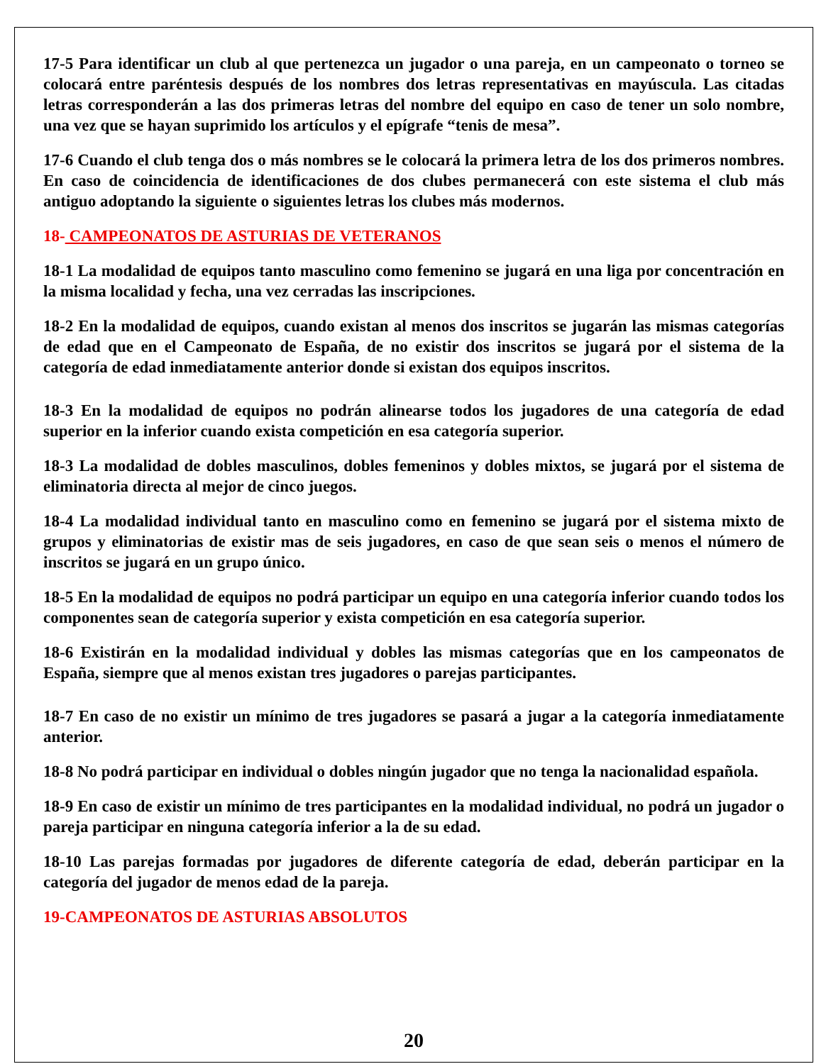17-5 Para identificar un club al que pertenezca un jugador o una pareja, en un campeonato o torneo se colocará entre paréntesis después de los nombres dos letras representativas en mayúscula. Las citadas letras corresponderán a las dos primeras letras del nombre del equipo en caso de tener un solo nombre, una vez que se hayan suprimido los artículos y el epígrafe “tenis de mesa”.
17-6 Cuando el club tenga dos o más nombres se le colocará la primera letra de los dos primeros nombres. En caso de coincidencia de identificaciones de dos clubes permanecerá con este sistema el club más antiguo adoptando la siguiente o siguientes letras los clubes más modernos.
18- CAMPEONATOS DE ASTURIAS DE VETERANOS
18-1 La modalidad de equipos tanto masculino como femenino se jugará en una liga por concentración en la misma localidad y fecha, una vez cerradas las inscripciones.
18-2 En la modalidad de equipos, cuando existan al menos dos inscritos se jugarán las mismas categorías de edad que en el Campeonato de España, de no existir dos inscritos se jugará por el sistema de la categoría de edad inmediatamente anterior donde si existan dos equipos inscritos.
18-3 En la modalidad de equipos no podrán alinearse todos los jugadores de una categoría de edad superior en la inferior cuando exista competición en esa categoría superior.
18-3 La modalidad de dobles masculinos, dobles femeninos y dobles mixtos, se jugará por el sistema de eliminatoria directa al mejor de cinco juegos.
18-4 La modalidad individual tanto en masculino como en femenino se jugará por el sistema mixto de grupos y eliminatorias de existir mas de seis jugadores, en caso de que sean seis o menos el número de inscritos se jugará en un grupo único.
18-5 En la modalidad de equipos no podrá participar un equipo en una categoría inferior cuando todos los componentes sean de categoría superior y exista competición en esa categoría superior.
18-6 Existirán en la modalidad individual y dobles las mismas categorías que en los campeonatos de España, siempre que al menos existan tres jugadores o parejas participantes.
18-7 En caso de no existir un mínimo de tres jugadores se pasará a jugar a la categoría inmediatamente anterior.
18-8 No podrá participar en individual o dobles ningún jugador que no tenga la nacionalidad española.
18-9 En caso de existir un mínimo de tres participantes en la modalidad individual, no podrá un jugador o pareja participar en ninguna categoría inferior a la de su edad.
18-10 Las parejas formadas por jugadores de diferente categoría de edad, deberán participar en la categoría del jugador de menos edad de la pareja.
19-CAMPEONATOS DE ASTURIAS ABSOLUTOS
20